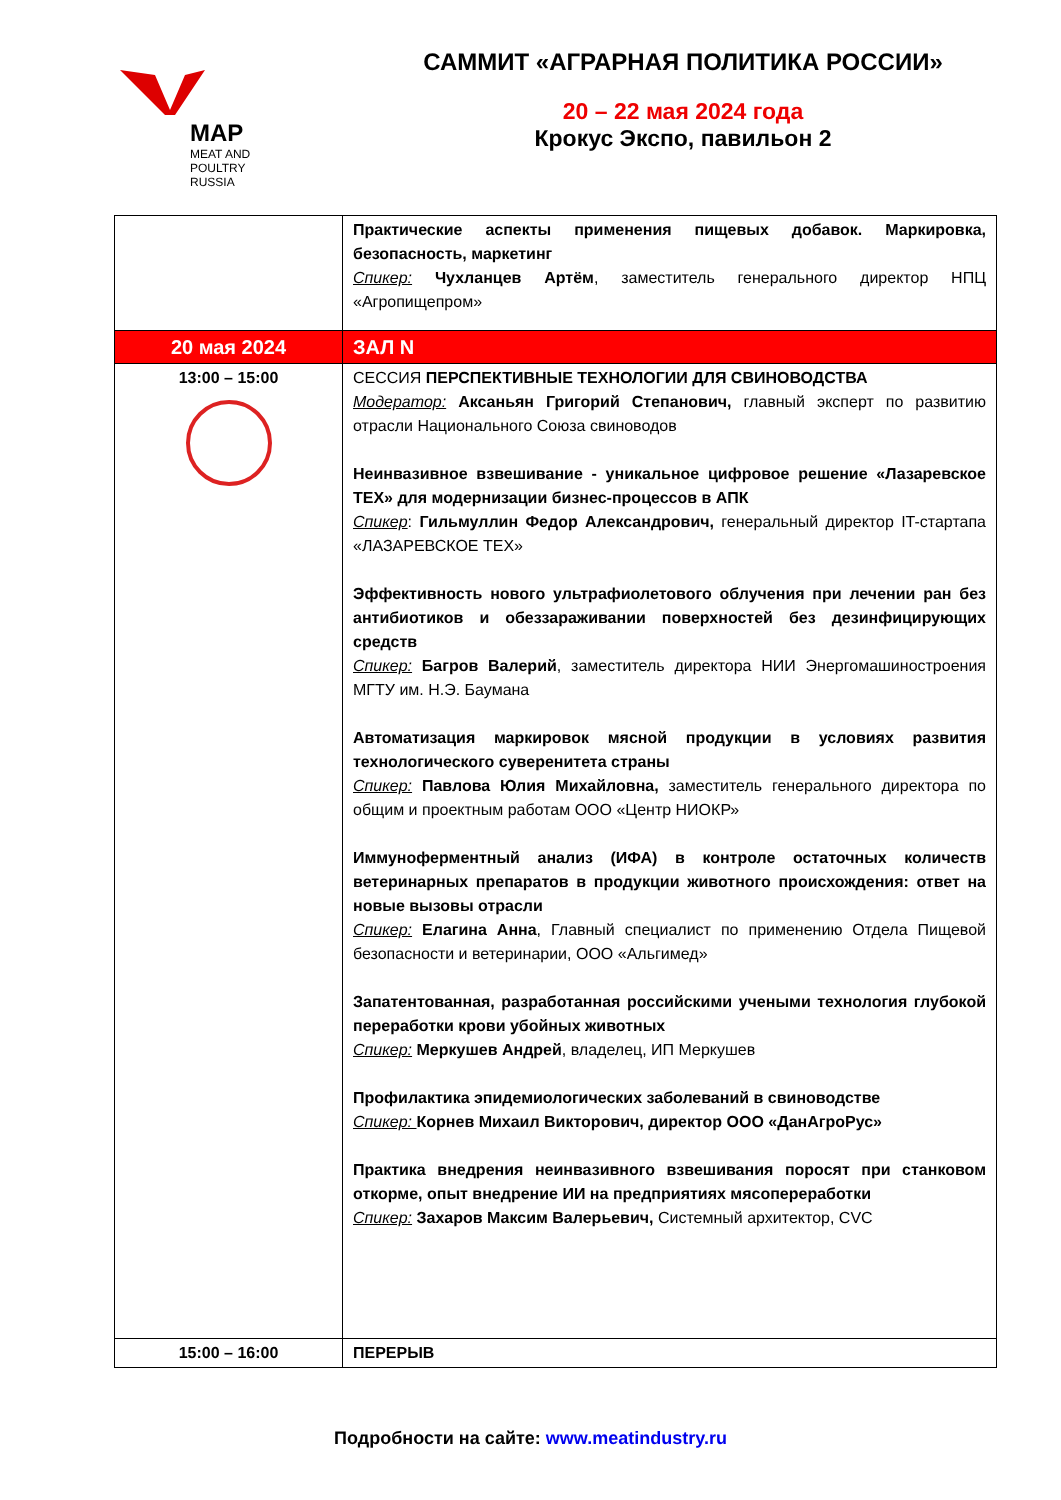MAP
MEAT AND POULTRY
RUSSIA
САММИТ «АГРАРНАЯ ПОЛИТИКА РОССИИ»
20 – 22 мая 2024 года
Крокус Экспо, павильон 2
| | Практические аспекты применения пищевых добавок. Маркировка, безопасность, маркетинг Спикер: Чухланцев Артём , заместитель генерального директор НПЦ «Агропищепром» |
| 20 мая 2024 | ЗАЛ N |
| 13:00 – 15:00 | СЕССИЯ ПЕРСПЕКТИВНЫЕ ТЕХНОЛОГИИ ДЛЯ СВИНОВОДСТВА Модератор: Аксаньян Григорий Степанович, главный эксперт по развитию отрасли Национального Союза свиноводов Неинвазивное взвешивание - уникальное цифровое решение «Лазаревское ТЕХ» для модернизации бизнес-процессов в АПК Спикер : Гильмуллин Федор Александрович, генеральный директор IT-стартапа «ЛАЗАРЕВСКОЕ ТЕХ» Эффективность нового ультрафиолетового облучения при лечении ран без антибиотиков и обеззараживании поверхностей без дезинфицирующих средств Спикер: Багров Валерий , заместитель директора НИИ Энергомашиностроения МГТУ им. Н.Э. Баумана Автоматизация маркировок мясной продукции в условиях развития технологического суверенитета страны Спикер: Павлова Юлия Михайловна, заместитель генерального директора по общим и проектным работам ООО «Центр НИОКР» Иммуноферментный анализ (ИФА) в контроле остаточных количеств ветеринарных препаратов в продукции животного происхождения: ответ на новые вызовы отрасли Спикер: Елагина Анна , Главный специалист по применению Отдела Пищевой безопасности и ветеринарии, ООО «Альгимед» Запатентованная, разработанная российскими учеными технология глубокой переработки крови убойных животных Спикер: Меркушев Андрей , владелец, ИП Меркушев Профилактика эпидемиологических заболеваний в свиноводстве Спикер: Корнев Михаил Викторович, директор ООО «ДанАгроРус» Практика внедрения неинвазивного взвешивания поросят при станковом откорме, опыт внедрение ИИ на предприятиях мясопереработки Спикер: Захаров Максим Валерьевич, Системный архитектор, CVC |
| 15:00 – 16:00 | ПЕРЕРЫВ |
Подробности на сайте: www.meatindustry.ru